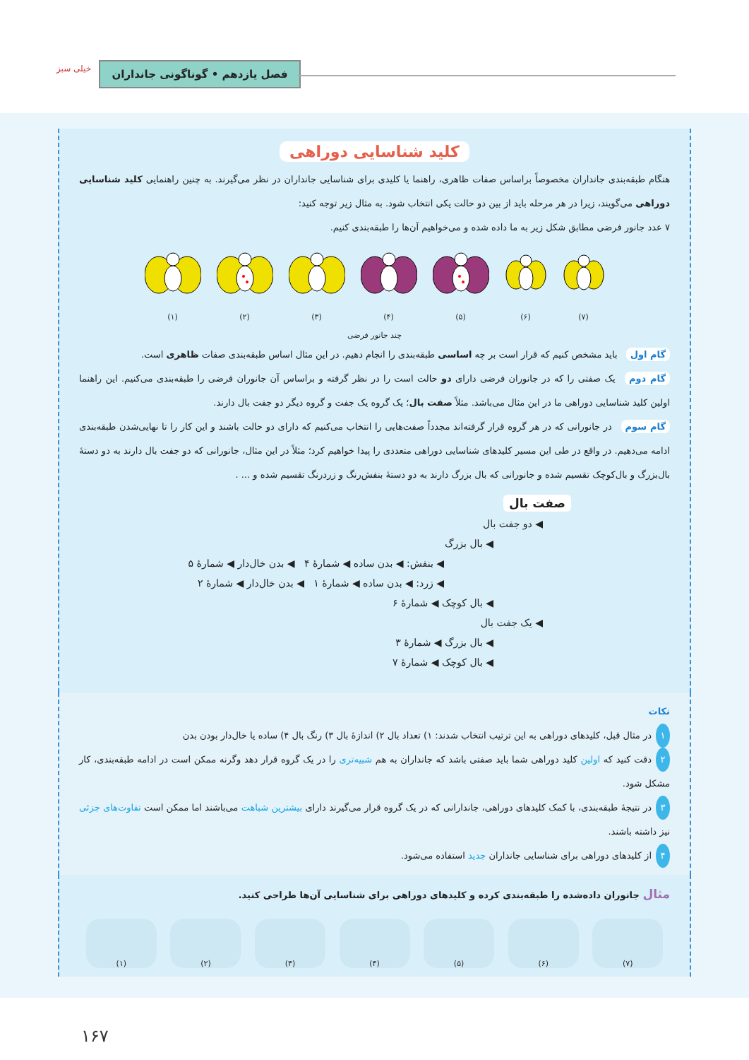فصل یازدهم • گوناگونی جانداران
خیلی سبز
کلید شناسایی دوراهی
هنگام طبقه‌بندی جانداران مخصوصاً براساس صفات ظاهری، راهنما یا کلیدی برای شناسایی جانداران در نظر می‌گیرند. به چنین راهنمایی کلید شناسایی دوراهی می‌گویند، زیرا در هر مرحله باید از بین دو حالت یکی انتخاب شود. به مثال زیر توجه کنید:
۷ عدد جانور فرضی مطابق شکل زیر به ما داده شده و می‌خواهیم آن‌ها را طبقه‌بندی کنیم.
(۷)
(۶)
(۵)
(۴)
(۳)
(۲)
(۱)
چند جانور فرضی
گام اول باید مشخص کنیم که قرار است بر چه اساسی طبقه‌بندی را انجام دهیم. در این مثال اساس طبقه‌بندی صفات ظاهری است.
گام دوم یک صفتی را که در جانوران فرضی دارای دو حالت است را در نظر گرفته و براساس آن جانوران فرضی را طبقه‌بندی می‌کنیم. این راهنما اولین کلید شناسایی دوراهی ما در این مثال می‌باشد. مثلاً صفت بال؛ یک گروه یک جفت و گروه دیگر دو جفت بال دارند.
گام سوم در جانورانی که در هر گروه قرار گرفته‌اند مجدداً صفت‌هایی را انتخاب می‌کنیم که دارای دو حالت باشند و این کار را تا نهایی‌شدن طبقه‌بندی ادامه می‌دهیم. در واقع در طی این مسیر کلیدهای شناسایی دوراهی متعددی را پیدا خواهیم کرد؛ مثلاً در این مثال، جانورانی که دو جفت بال دارند به دو دستهٔ بال‌بزرگ و بال‌کوچک تقسیم شده و جانورانی که بال بزرگ دارند به دو دستهٔ بنفش‌رنگ و زردرنگ تقسیم شده و ... .
صفت بال
◀ دو جفت بال
◀ بال بزرگ
◀ بنفش: ◀ بدن ساده ◀ شمارهٔ ۴ ◀ بدن خال‌دار ◀ شمارهٔ ۵
◀ زرد: ◀ بدن ساده ◀ شمارهٔ ۱ ◀ بدن خال‌دار ◀ شمارهٔ ۲
◀ بال کوچک ◀ شمارهٔ ۶
◀ یک جفت بال
◀ بال بزرگ ◀ شمارهٔ ۳
◀ بال کوچک ◀ شمارهٔ ۷
نکات
۱ در مثال قبل، کلیدهای دوراهی به این ترتیب انتخاب شدند: ۱) تعداد بال ۲) اندازهٔ بال ۳) رنگ بال ۴) ساده یا خال‌دار بودن بدن
۲ دقت کنید که اولین کلید دوراهی شما باید صفتی باشد که جانداران به هم شبیه‌تری را در یک گروه قرار دهد وگرنه ممکن است در ادامه طبقه‌بندی، کار مشکل شود.
۳ در نتیجهٔ طبقه‌بندی، با کمک کلیدهای دوراهی، جاندارانی که در یک گروه قرار می‌گیرند دارای بیشترین شباهت می‌باشند اما ممکن است تفاوت‌های جزئی نیز داشته باشند.
۴ از کلیدهای دوراهی برای شناسایی جانداران جدید استفاده می‌شود.
مثال جانوران داده‌شده را طبقه‌بندی کرده و کلیدهای دوراهی برای شناسایی آن‌ها طراحی کنید.
(۷) (۶) (۵) (۴) (۳) (۲) (۱)
۱۶۷